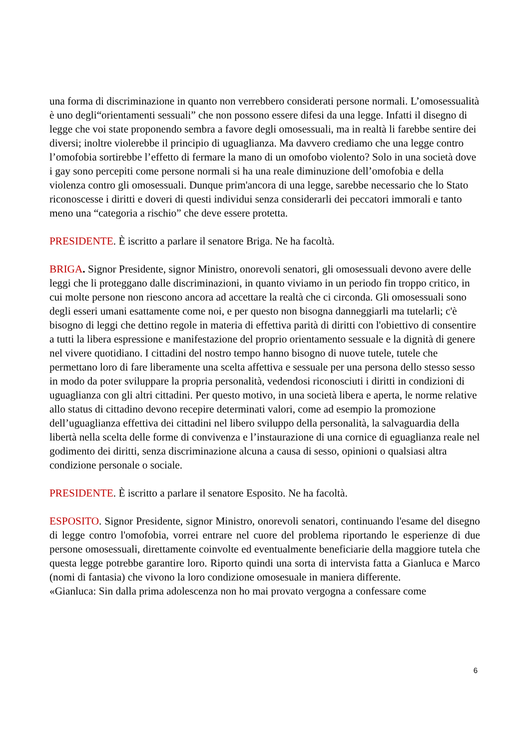una forma di discriminazione in quanto non verrebbero considerati persone normali. L’omosessualità è uno degli“orientamenti sessuali” che non possono essere difesi da una legge. Infatti il disegno di legge che voi state proponendo sembra a favore degli omosessuali, ma in realtà li farebbe sentire dei diversi; inoltre violerebbe il principio di uguaglianza. Ma davvero crediamo che una legge contro l’omofobia sortirebbe l’effetto di fermare la mano di un omofobo violento? Solo in una società dove i gay sono percepiti come persone normali si ha una reale diminuzione dell’omofobia e della violenza contro gli omosessuali. Dunque prim'ancora di una legge, sarebbe necessario che lo Stato riconoscesse i diritti e doveri di questi individui senza considerarli dei peccatori immorali e tanto meno una “categoria a rischio” che deve essere protetta.
PRESIDENTE. È iscritto a parlare il senatore Briga. Ne ha facoltà.
BRIGA. Signor Presidente, signor Ministro, onorevoli senatori, gli omosessuali devono avere delle leggi che li proteggano dalle discriminazioni, in quanto viviamo in un periodo fin troppo critico, in cui molte persone non riescono ancora ad accettare la realtà che ci circonda. Gli omosessuali sono degli esseri umani esattamente come noi, e per questo non bisogna danneggiarli ma tutelarli; c'è bisogno di leggi che dettino regole in materia di effettiva parità di diritti con l'obiettivo di consentire a tutti la libera espressione e manifestazione del proprio orientamento sessuale e la dignità di genere nel vivere quotidiano. I cittadini del nostro tempo hanno bisogno di nuove tutele, tutele che permettano loro di fare liberamente una scelta affettiva e sessuale per una persona dello stesso sesso in modo da poter sviluppare la propria personalità, vedendosi riconosciuti i diritti in condizioni di uguaglianza con gli altri cittadini. Per questo motivo, in una società libera e aperta, le norme relative allo status di cittadino devono recepire determinati valori, come ad esempio la promozione dell’uguaglianza effettiva dei cittadini nel libero sviluppo della personalità, la salvaguardia della libertà nella scelta delle forme di convivenza e l’instaurazione di una cornice di eguaglianza reale nel godimento dei diritti, senza discriminazione alcuna a causa di sesso, opinioni o qualsiasi altra condizione personale o sociale.
PRESIDENTE. È iscritto a parlare il senatore Esposito. Ne ha facoltà.
ESPOSITO. Signor Presidente, signor Ministro, onorevoli senatori, continuando l'esame del disegno di legge contro l'omofobia, vorrei entrare nel cuore del problema riportando le esperienze di due persone omosessuali, direttamente coinvolte ed eventualmente beneficiarie della maggiore tutela che questa legge potrebbe garantire loro. Riporto quindi una sorta di intervista fatta a Gianluca e Marco (nomi di fantasia) che vivono la loro condizione omosesuale in maniera differente.
«Gianluca: Sin dalla prima adolescenza non ho mai provato vergogna a confessare come
6